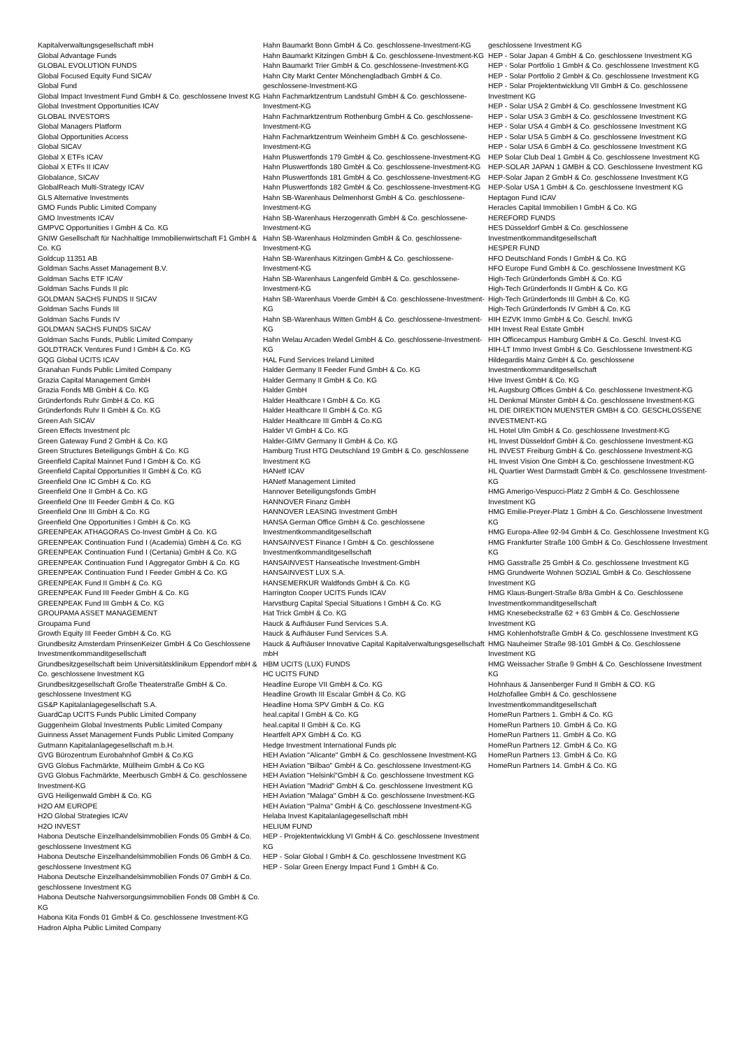Kapitalverwaltungsgesellschaft mbH
Global Advantage Funds
GLOBAL EVOLUTION FUNDS
Global Focused Equity Fund SICAV
Global Fund
Global Impact Investment Fund GmbH & Co. geschlossene Invest KG
Global Investment Opportunities ICAV
GLOBAL INVESTORS
Global Managers Platform
Global Opportunities Access
Global SICAV
Global X ETFs ICAV
Global X ETFs II ICAV
Globalance, SICAV
GlobalReach Multi-Strategy ICAV
GLS Alternative Investments
GMO Funds Public Limited Company
GMO Investments ICAV
GMPVC Opportunities I GmbH & Co. KG
GNIW Gesellschaft für Nachhaltige Immobilienwirtschaft F1 GmbH & Co. KG
Goldcup 11351 AB
Goldman Sachs Asset Management B.V.
Goldman Sachs ETF ICAV
Goldman Sachs Funds II plc
GOLDMAN SACHS FUNDS II SICAV
Goldman Sachs Funds III
Goldman Sachs Funds IV
GOLDMAN SACHS FUNDS SICAV
Goldman Sachs Funds, Public Limited Company
GOLDTRACK Ventures Fund I GmbH & Co. KG
GQG Global UCITS ICAV
Granahan Funds Public Limited Company
Grazia Capital Management GmbH
Grazia Fonds MB GmbH & Co. KG
Gründerfonds Ruhr GmbH & Co. KG
Gründerfonds Ruhr II GmbH & Co. KG
Green Ash SICAV
Green Effects Investment plc
Green Gateway Fund 2 GmbH & Co. KG
Green Structures Beteiligungs GmbH & Co. KG
Greenfield Capital Mainnet Fund I GmbH & Co. KG
Greenfield Capital Opportunities II GmbH & Co. KG
Greenfield One IC GmbH & Co. KG
Greenfield One II GmbH & Co. KG
Greenfield One III Feeder GmbH & Co. KG
Greenfield One III GmbH & Co. KG
Greenfield One Opportunities I GmbH & Co. KG
GREENPEAK ATHAGORAS Co-Invest GmbH & Co. KG
GREENPEAK Continuation Fund I (Academia) GmbH & Co. KG
GREENPEAK Continuation Fund I (Certania) GmbH & Co. KG
GREENPEAK Continuation Fund I Aggregator GmbH & Co. KG
GREENPEAK Continuation Fund I Feeder GmbH & Co. KG
GREENPEAK Fund II GmbH & Co. KG
GREENPEAK Fund III Feeder GmbH & Co. KG
GREENPEAK Fund III GmbH & Co. KG
GROUPAMA ASSET MANAGEMENT
Groupama Fund
Growth Equity III Feeder GmbH & Co. KG
Grundbesitz Amsterdam PrinsenKeizer GmbH & Co Geschlossene Investmentkommanditgesellschaft
Grundbesitzgesellschaft beim Universitätsklinikum Eppendorf mbH & Co. geschlossene Investment KG
Grundbesitzgesellschaft Große Theaterstraße GmbH & Co. geschlossene Investment KG
GS&P Kapitalanlagegesellschaft S.A.
GuardCap UCITS Funds Public Limited Company
Guggenheim Global Investments Public Limited Company
Guinness Asset Management Funds Public Limited Company
Gutmann Kapitalanlagegesellschaft m.b.H.
GVG Bürozentrum Eurobahnhof GmbH & Co.KG
GVG Globus Fachmärkte, Müllheim GmbH & Co KG
GVG Globus Fachmärkte, Meerbusch GmbH & Co. geschlossene Investment-KG
GVG Heiligenwald GmbH & Co. KG
H2O AM EUROPE
H2O Global Strategies ICAV
H2O INVEST
Habona Deutsche Einzelhandelsimmobilien Fonds 05 GmbH & Co. geschlossene Investment KG
Habona Deutsche Einzelhandelsimmobilien Fonds 06 GmbH & Co. geschlossene Investment KG
Habona Deutsche Einzelhandelsimmobilien Fonds 07 GmbH & Co. geschlossene Investment KG
Habona Deutsche Nahversorgungsimmobilien Fonds 08 GmbH & Co. KG
Habona Kita Fonds 01 GmbH & Co. geschlossene Investment-KG
Hadron Alpha Public Limited Company
Hahn Baumarkt Bonn GmbH & Co. geschlossene-Investment-KG
Hahn Baumarkt Kitzingen GmbH & Co. geschlossene-Investment-KG
Hahn Baumarkt Trier GmbH & Co. geschlossene-Investment-KG
Hahn City Markt Center Mönchengladbach GmbH & Co. geschlossene-Investment-KG
Hahn Fachmarktzentrum Landstuhl GmbH & Co. geschlossene-Investment-KG
Hahn Fachmarktzentrum Rothenburg GmbH & Co. geschlossene-Investment-KG
Hahn Fachmarktzentrum Weinheim GmbH & Co. geschlossene-Investment-KG
Hahn Pluswertfonds 179 GmbH & Co. geschlossene-Investment-KG
Hahn Pluswertfonds 180 GmbH & Co. geschlossene-Investment-KG
Hahn Pluswertfonds 181 GmbH & Co. geschlossene-Investment-KG
Hahn Pluswertfonds 182 GmbH & Co. geschlossene-Investment-KG
Hahn SB-Warenhaus Delmenhorst GmbH & Co. geschlossene-Investment-KG
Hahn SB-Warenhaus Herzogenrath GmbH & Co. geschlossene-Investment-KG
Hahn SB-Warenhaus Holzminden GmbH & Co. geschlossene-Investment-KG
Hahn SB-Warenhaus Kitzingen GmbH & Co. geschlossene-Investment-KG
Hahn SB-Warenhaus Langenfeld GmbH & Co. geschlossene-Investment-KG
Hahn SB-Warenhaus Voerde GmbH & Co. geschlossene-Investment-KG
Hahn SB-Warenhaus Witten GmbH & Co. geschlossene-Investment-KG
Hahn Welau Arcaden Wedel GmbH & Co. geschlossene-Investment-KG
HAL Fund Services Ireland Limited
Halder Germany II Feeder Fund GmbH & Co. KG
Halder Germany II GmbH & Co. KG
Halder GmbH
Halder Healthcare I GmbH & Co. KG
Halder Healthcare II GmbH & Co. KG
Halder Healthcare III GmbH & Co.KG
Halder VI GmbH & Co. KG
Halder-GIMV Germany II GmbH & Co. KG
Hamburg Trust HTG Deutschland 19 GmbH & Co. geschlossene Investment KG
HANetf ICAV
HANetf Management Limited
Hannover Beteiligungsfonds GmbH
HANNOVER Finanz GmbH
HANNOVER LEASING Investment GmbH
HANSA German Office GmbH & Co. geschlossene Investmentkommanditgesellschaft
HANSAINVEST Finance I GmbH & Co. geschlossene Investmentkommanditgesellschaft
HANSAINVEST Hanseatische Investment-GmbH
HANSAINVEST LUX S.A.
HANSEMERKUR Waldfonds GmbH & Co. KG
Harrington Cooper UCITS Funds ICAV
Harvstburg Capital Special Situations I GmbH & Co. KG
Hat Trick GmbH & Co. KG
Hauck & Aufhäuser Fund Services S.A.
Hauck & Aufhäuser Fund Services S.A.
Hauck & Aufhäuser Innovative Capital Kapitalverwaltungsgesellschaft mbH
HBM UCITS (LUX) FUNDS
HC UCITS FUND
Headline Europe VII GmbH & Co. KG
Headline Growth III Escalar GmbH & Co. KG
Headline Homa SPV GmbH & Co. KG
heal.capital I GmbH & Co. KG
heal.capital II GmbH & Co. KG
Heartfelt APX GmbH & Co. KG
Hedge Investment International Funds plc
HEH Aviation "Alicante" GmbH & Co. geschlossene Investment-KG
HEH Aviation "Bilbao" GmbH & Co. geschlossene Investment-KG
HEH Aviation "Helsinki"GmbH & Co. geschlossene Investment KG
HEH Aviation "Madrid" GmbH & Co. geschlossene Investment KG
HEH Aviation "Malaga" GmbH & Co. geschlossene Investment-KG
HEH Aviation "Palma" GmbH & Co. geschlossene Investment-KG
Helaba Invest Kapitalanlagegesellschaft mbH
HELIUM FUND
HEP - Projektentwicklung VI GmbH & Co. geschlossene Investment KG
HEP - Solar Global I GmbH & Co. geschlossene Investment KG
HEP - Solar Green Energy Impact Fund 1 GmbH & Co.
geschlossene Investment KG
HEP - Solar Japan 4 GmbH & Co. geschlossene Investment KG
HEP - Solar Portfolio 1 GmbH & Co. geschlossene Investment KG
HEP - Solar Portfolio 2 GmbH & Co. geschlossene Investment KG
HEP - Solar Projektentwicklung VII GmbH & Co. geschlossene Investment KG
HEP - Solar USA 2 GmbH & Co. geschlossene Investment KG
HEP - Solar USA 3 GmbH & Co. geschlossene Investment KG
HEP - Solar USA 4 GmbH & Co. geschlossene Investment KG
HEP - Solar USA 5 GmbH & Co. geschlossene Investment KG
HEP - Solar USA 6 GmbH & Co. geschlossene Investment KG
HEP Solar Club Deal 1 GmbH & Co. geschlossene Investment KG
HEP-SOLAR JAPAN 1 GMBH & CO. Geschlossene Investment KG
HEP-Solar Japan 2 GmbH & Co. geschlossene Investment KG
HEP-Solar USA 1 GmbH & Co. geschlossene Investment KG
Heptagon Fund ICAV
Heracles Capital Immobilien I GmbH & Co. KG
HEREFORD FUNDS
HES Düsseldorf GmbH & Co. geschlossene Investmentkommanditgesellschaft
HESPER FUND
HFO Deutschland Fonds I GmbH & Co. KG
HFO Europe Fund GmbH & Co. geschlossene Investment KG
High-Tech Gründerfonds GmbH & Co. KG
High-Tech Gründerfonds II GmbH & Co. KG
High-Tech Gründerfonds III GmbH & Co. KG
High-Tech Gründerfonds IV GmbH & Co. KG
HIH EZVK Immo GmbH & Co. Geschl. InvKG
HIH Invest Real Estate GmbH
HIH Officecampus Hamburg GmbH & Co. Geschl. Invest-KG
HIH-LT Immo Invest GmbH & Co. Geschlossene Investment-KG
Hildegardis Mainz GmbH & Co. geschlossene Investmentkommanditgesellschaft
Hive Invest GmbH & Co. KG
HL Augsburg Offices GmbH & Co. geschlossene Investment-KG
HL Denkmal Münster GmbH & Co. geschlossene Investment-KG
HL DIE DIREKTION MUENSTER GMBH & CO. GESCHLOSSENE INVESTMENT-KG
HL Hotel Ulm GmbH & Co. geschlossene Investment-KG
HL Invest Düsseldorf GmbH & Co. geschlossene Investment-KG
HL INVEST Freiburg GmbH & Co. geschlossene Investment-KG
HL Invest Vision One GmbH & Co. geschlossene Investment-KG
HL Quartier West Darmstadt GmbH & Co. geschlossene Investment-KG
HMG Amerigo-Vespucci-Platz 2 GmbH & Co. Geschlossene Investment KG
HMG Emilie-Preyer-Platz 1 GmbH & Co. Geschlossene Investment KG
HMG Europa-Allee 92-94 GmbH & Co. Geschlossene Investment KG
HMG Frankfurter Straße 100 GmbH & Co. Geschlossene Investment KG
HMG Gasstraße 25 GmbH & Co. geschlossene Investment KG
HMG Grundwerte Wohnen SOZIAL GmbH & Co. Geschlossene Investment KG
HMG Klaus-Bungert-Straße 8/8a GmbH & Co. Geschlossene Investmentkommanditgesellschaft
HMG Knesebeckstraße 62 + 63 GmbH & Co. Geschlossene Investment KG
HMG Kohlenhofstraße GmbH & Co. geschlossene Investment KG
HMG Nauheimer Straße 98-101 GmbH & Co. Geschlossene Investment KG
HMG Weissacher Straße 9 GmbH & Co. Geschlossene Investment KG
Hohnhaus & Jansenberger Fund II GmbH & CO. KG
Holzhofallee GmbH & Co. geschlossene Investmentkommanditgesellschaft
HomeRun Partners 1. GmbH & Co. KG
HomeRun Partners 10. GmbH & Co. KG
HomeRun Partners 11. GmbH & Co. KG
HomeRun Partners 12. GmbH & Co. KG
HomeRun Partners 13. GmbH & Co. KG
HomeRun Partners 14. GmbH & Co. KG